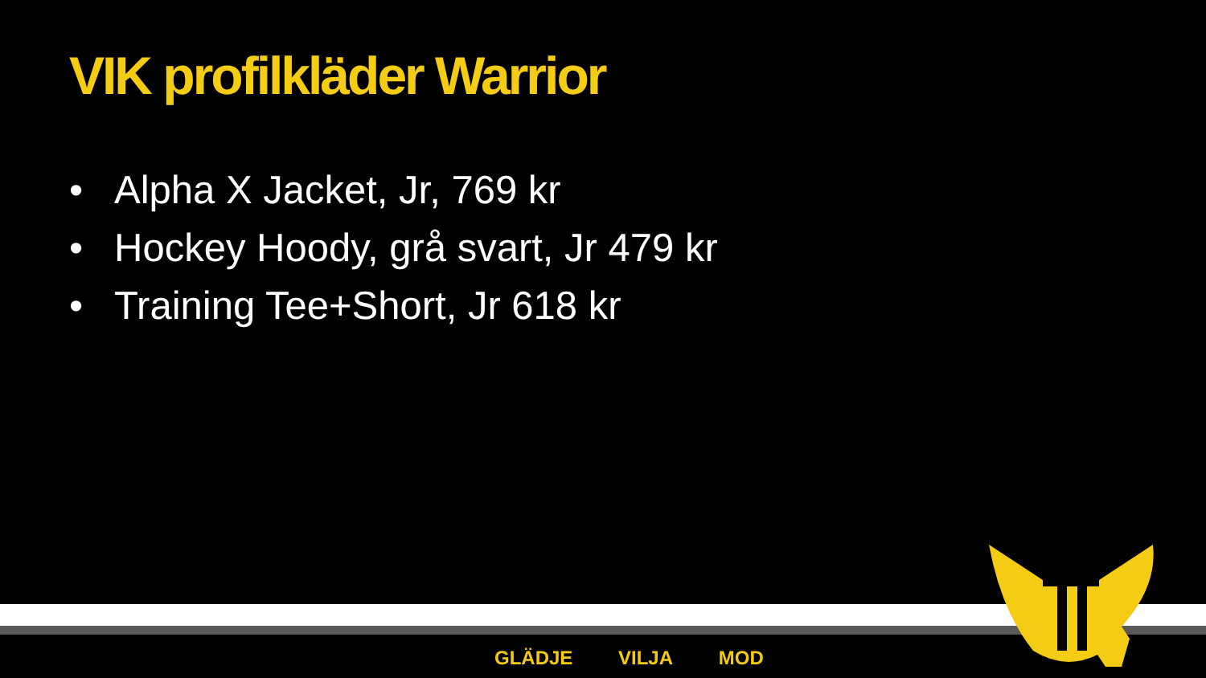VIK profilkläder Warrior
• Alpha X Jacket, Jr, 769 kr
• Hockey Hoody, grå svart, Jr 479 kr
• Training Tee+Short, Jr 618 kr
GLÄDJE VILJA MOD